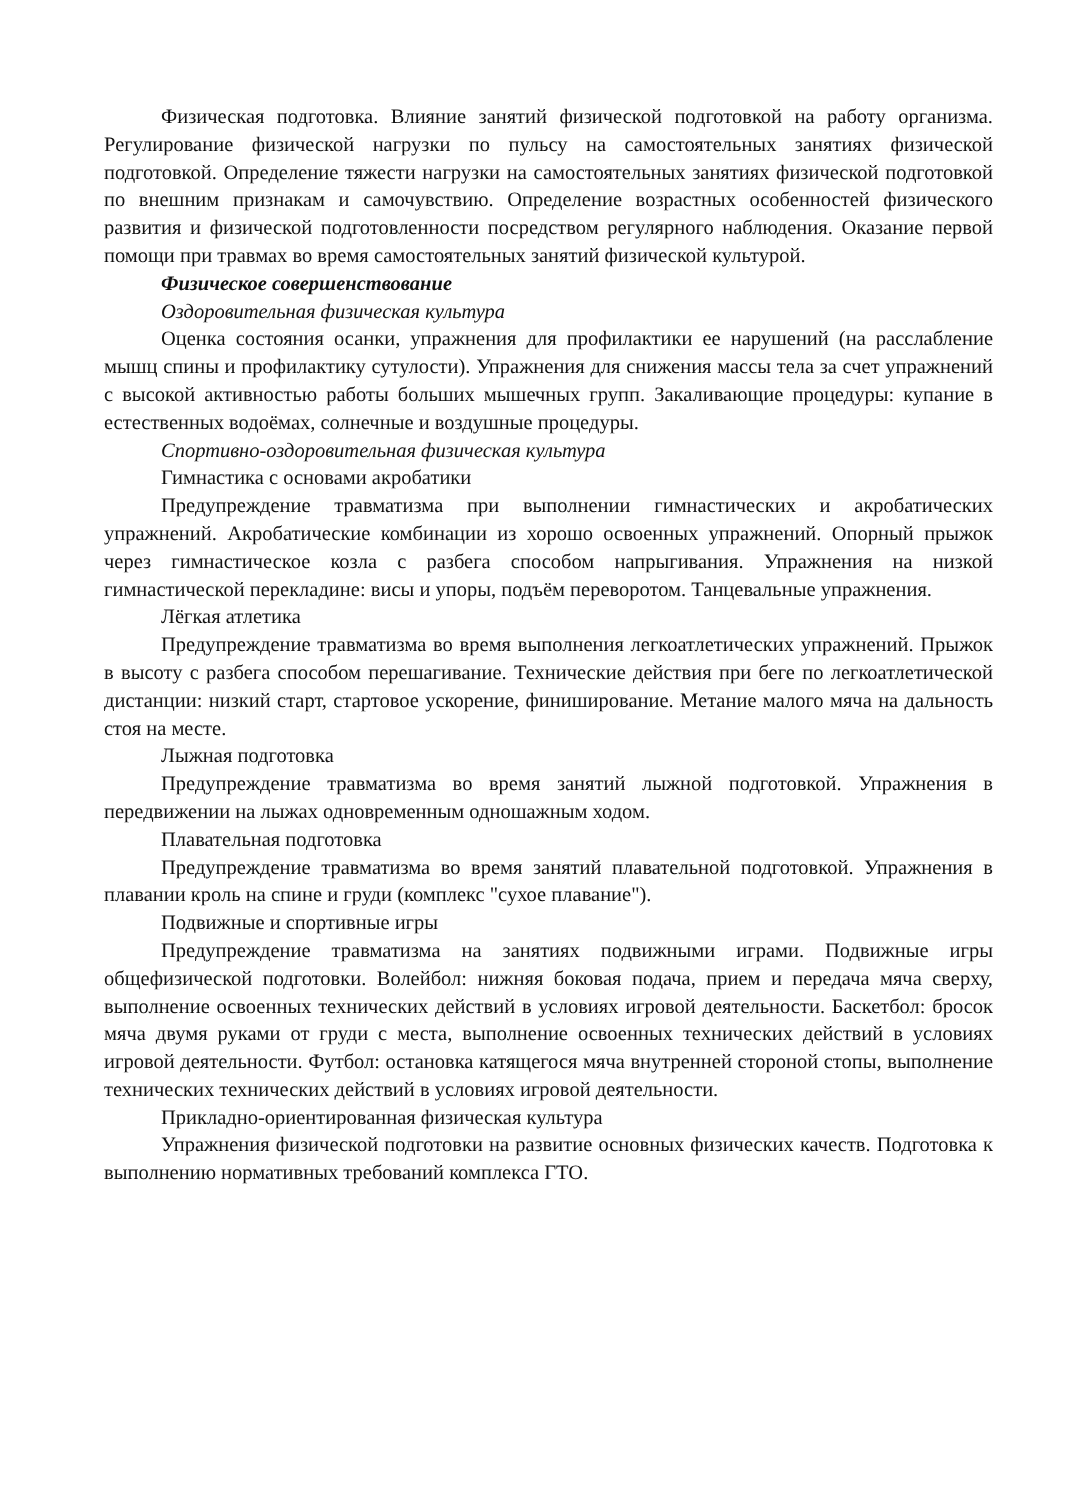Физическая подготовка. Влияние занятий физической подготовкой на работу организма. Регулирование физической нагрузки по пульсу на самостоятельных занятиях физической подготовкой. Определение тяжести нагрузки на самостоятельных занятиях физической подготовкой по внешним признакам и самочувствию. Определение возрастных особенностей физического развития и физической подготовленности посредством регулярного наблюдения. Оказание первой помощи при травмах во время самостоятельных занятий физической культурой.
Физическое совершенствование
Оздоровительная физическая культура
Оценка состояния осанки, упражнения для профилактики ее нарушений (на расслабление мышц спины и профилактику сутулости). Упражнения для снижения массы тела за счет упражнений с высокой активностью работы больших мышечных групп. Закаливающие процедуры: купание в естественных водоёмах, солнечные и воздушные процедуры.
Спортивно-оздоровительная физическая культура
Гимнастика с основами акробатики
Предупреждение травматизма при выполнении гимнастических и акробатических упражнений. Акробатические комбинации из хорошо освоенных упражнений. Опорный прыжок через гимнастическое козла с разбега способом напрыгивания. Упражнения на низкой гимнастической перекладине: висы и упоры, подъём переворотом. Танцевальные упражнения.
Лёгкая атлетика
Предупреждение травматизма во время выполнения легкоатлетических упражнений. Прыжок в высоту с разбега способом перешагивание. Технические действия при беге по легкоатлетической дистанции: низкий старт, стартовое ускорение, финиширование. Метание малого мяча на дальность стоя на месте.
Лыжная подготовка
Предупреждение травматизма во время занятий лыжной подготовкой. Упражнения в передвижении на лыжах одновременным одношажным ходом.
Плавательная подготовка
Предупреждение травматизма во время занятий плавательной подготовкой. Упражнения в плавании кроль на спине и груди (комплекс "сухое плавание").
Подвижные и спортивные игры
Предупреждение травматизма на занятиях подвижными играми. Подвижные игры общефизической подготовки. Волейбол: нижняя боковая подача, прием и передача мяча сверху, выполнение освоенных технических действий в условиях игровой деятельности. Баскетбол: бросок мяча двумя руками от груди с места, выполнение освоенных технических действий в условиях игровой деятельности. Футбол: остановка катящегося мяча внутренней стороной стопы, выполнение технических технических действий в условиях игровой деятельности.
Прикладно-ориентированная физическая культура
Упражнения физической подготовки на развитие основных физических качеств. Подготовка к выполнению нормативных требований комплекса ГТО.